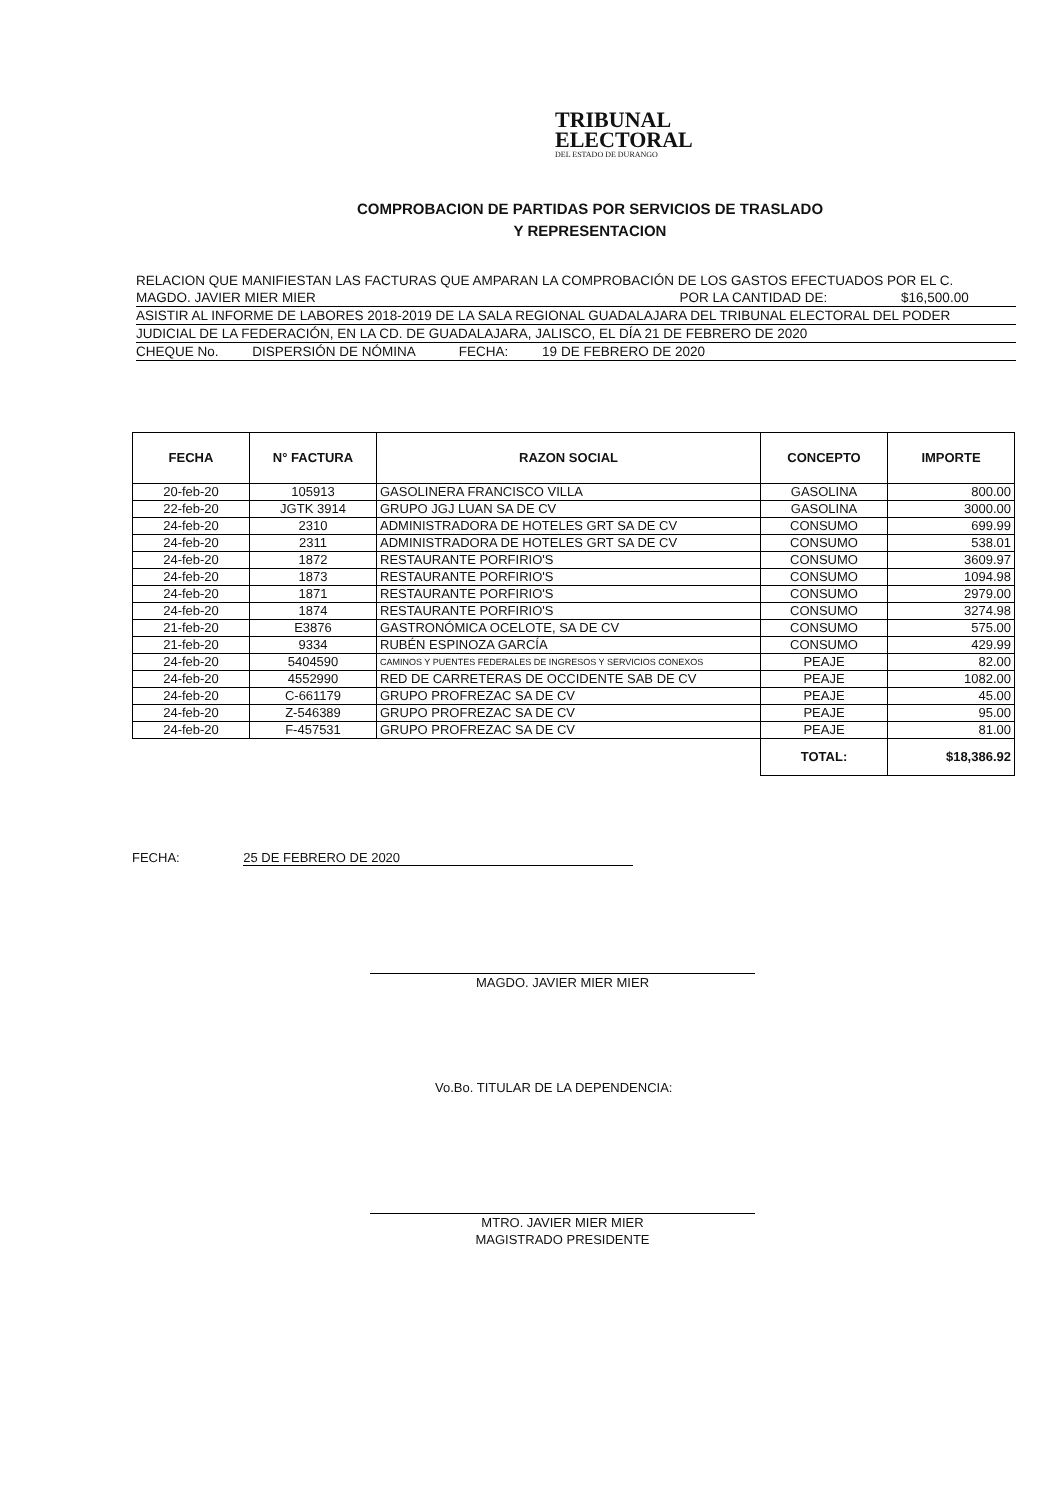TRIBUNAL
ELECTORAL
DEL ESTADO DE DURANGO
COMPROBACION DE PARTIDAS POR SERVICIOS DE TRASLADO
Y REPRESENTACION
RELACION QUE MANIFIESTAN LAS FACTURAS QUE AMPARAN LA COMPROBACIÓN DE LOS GASTOS EFECTUADOS POR EL C.
MAGDO. JAVIER MIER MIER POR LA CANTIDAD DE: $16,500.00
ASISTIR AL INFORME DE LABORES 2018-2019 DE LA SALA REGIONAL GUADALAJARA DEL TRIBUNAL ELECTORAL DEL PODER
JUDICIAL DE LA FEDERACIÓN, EN LA CD. DE GUADALAJARA, JALISCO, EL DÍA 21 DE FEBRERO DE 2020
CHEQUE No. DISPERSIÓN DE NÓMINA FECHA: 19 DE FEBRERO DE 2020
| FECHA | N° FACTURA | RAZON SOCIAL | CONCEPTO | IMPORTE |
| --- | --- | --- | --- | --- |
| 20-feb-20 | 105913 | GASOLINERA FRANCISCO VILLA | GASOLINA | 800.00 |
| 22-feb-20 | JGTK 3914 | GRUPO JGJ LUAN SA DE CV | GASOLINA | 3000.00 |
| 24-feb-20 | 2310 | ADMINISTRADORA DE HOTELES GRT SA DE CV | CONSUMO | 699.99 |
| 24-feb-20 | 2311 | ADMINISTRADORA DE HOTELES GRT SA DE CV | CONSUMO | 538.01 |
| 24-feb-20 | 1872 | RESTAURANTE PORFIRIO'S | CONSUMO | 3609.97 |
| 24-feb-20 | 1873 | RESTAURANTE PORFIRIO'S | CONSUMO | 1094.98 |
| 24-feb-20 | 1871 | RESTAURANTE PORFIRIO'S | CONSUMO | 2979.00 |
| 24-feb-20 | 1874 | RESTAURANTE PORFIRIO'S | CONSUMO | 3274.98 |
| 21-feb-20 | E3876 | GASTRONÓMICA OCELOTE, SA DE CV | CONSUMO | 575.00 |
| 21-feb-20 | 9334 | RUBÉN ESPINOZA GARCÍA | CONSUMO | 429.99 |
| 24-feb-20 | 5404590 | CAMINOS Y PUENTES FEDERALES DE INGRESOS Y SERVICIOS CONEXOS | PEAJE | 82.00 |
| 24-feb-20 | 4552990 | RED DE CARRETERAS DE OCCIDENTE SAB DE CV | PEAJE | 1082.00 |
| 24-feb-20 | C-661179 | GRUPO PROFREZAC SA DE CV | PEAJE | 45.00 |
| 24-feb-20 | Z-546389 | GRUPO PROFREZAC SA DE CV | PEAJE | 95.00 |
| 24-feb-20 | F-457531 | GRUPO PROFREZAC SA DE CV | PEAJE | 81.00 |
| | | | TOTAL: | $18,386.92 |
FECHA: 25 DE FEBRERO DE 2020
MAGDO. JAVIER MIER MIER
Vo.Bo. TITULAR DE LA DEPENDENCIA:
MTRO. JAVIER MIER MIER
MAGISTRADO PRESIDENTE